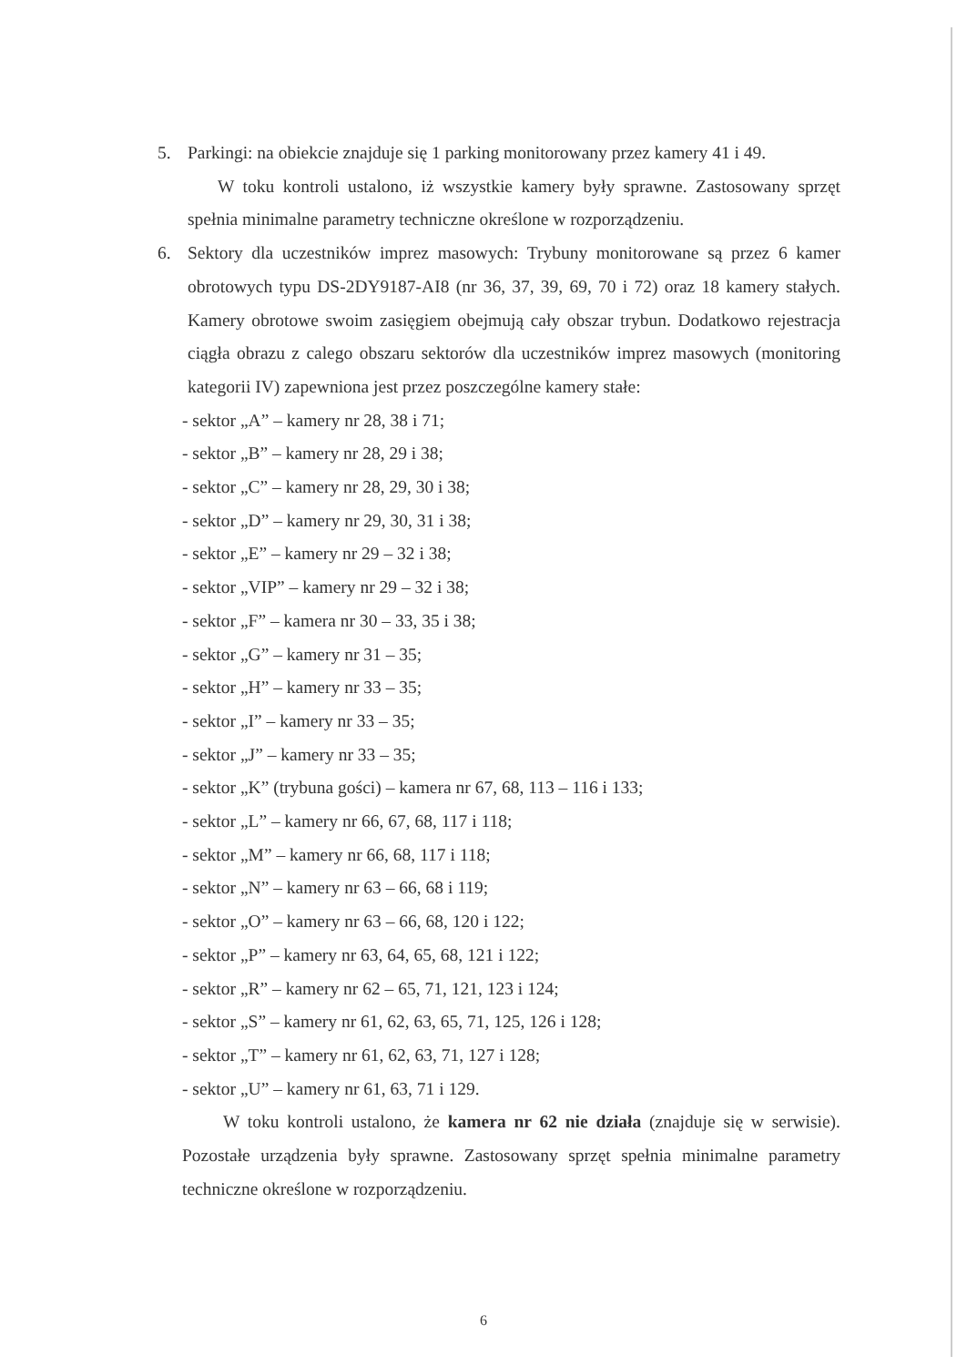5. Parkingi: na obiekcie znajduje się 1 parking monitorowany przez kamery 41 i 49.
W toku kontroli ustalono, iż wszystkie kamery były sprawne. Zastosowany sprzęt spełnia minimalne parametry techniczne określone w rozporządzeniu.
6. Sektory dla uczestników imprez masowych: Trybuny monitorowane są przez 6 kamer obrotowych typu DS-2DY9187-AI8 (nr 36, 37, 39, 69, 70 i 72) oraz 18 kamery stałych. Kamery obrotowe swoim zasięgiem obejmują cały obszar trybun. Dodatkowo rejestracja ciągła obrazu z calego obszaru sektorów dla uczestników imprez masowych (monitoring kategorii IV) zapewniona jest przez poszczególne kamery stałe:
- sektor „A” – kamery nr 28, 38 i 71;
- sektor „B” – kamery nr 28, 29 i 38;
- sektor „C” – kamery nr 28, 29, 30 i 38;
- sektor „D” – kamery nr 29, 30, 31 i 38;
- sektor „E” – kamery nr 29 – 32 i 38;
- sektor „VIP” – kamery nr 29 – 32 i 38;
- sektor „F” – kamera nr 30 – 33, 35 i 38;
- sektor „G” – kamery nr 31 – 35;
- sektor „H” – kamery nr 33 – 35;
- sektor „I” – kamery nr 33 – 35;
- sektor „J” – kamery nr 33 – 35;
- sektor „K” (trybuna gości) – kamera nr 67, 68, 113 – 116 i 133;
- sektor „L” – kamery nr 66, 67, 68, 117 i 118;
- sektor „M” – kamery nr 66, 68, 117 i 118;
- sektor „N” – kamery nr 63 – 66, 68 i 119;
- sektor „O” – kamery nr 63 – 66, 68, 120 i 122;
- sektor „P” – kamery nr 63, 64, 65, 68, 121 i 122;
- sektor „R” – kamery nr 62 – 65, 71, 121, 123 i 124;
- sektor „S” – kamery nr 61, 62, 63, 65, 71, 125, 126 i 128;
- sektor „T” – kamery nr 61, 62, 63, 71, 127 i 128;
- sektor „U” – kamery nr 61, 63, 71 i 129.
W toku kontroli ustalono, że kamera nr 62 nie działa (znajduje się w serwisie). Pozostałe urządzenia były sprawne. Zastosowany sprzęt spełnia minimalne parametry techniczne określone w rozporządzeniu.
6